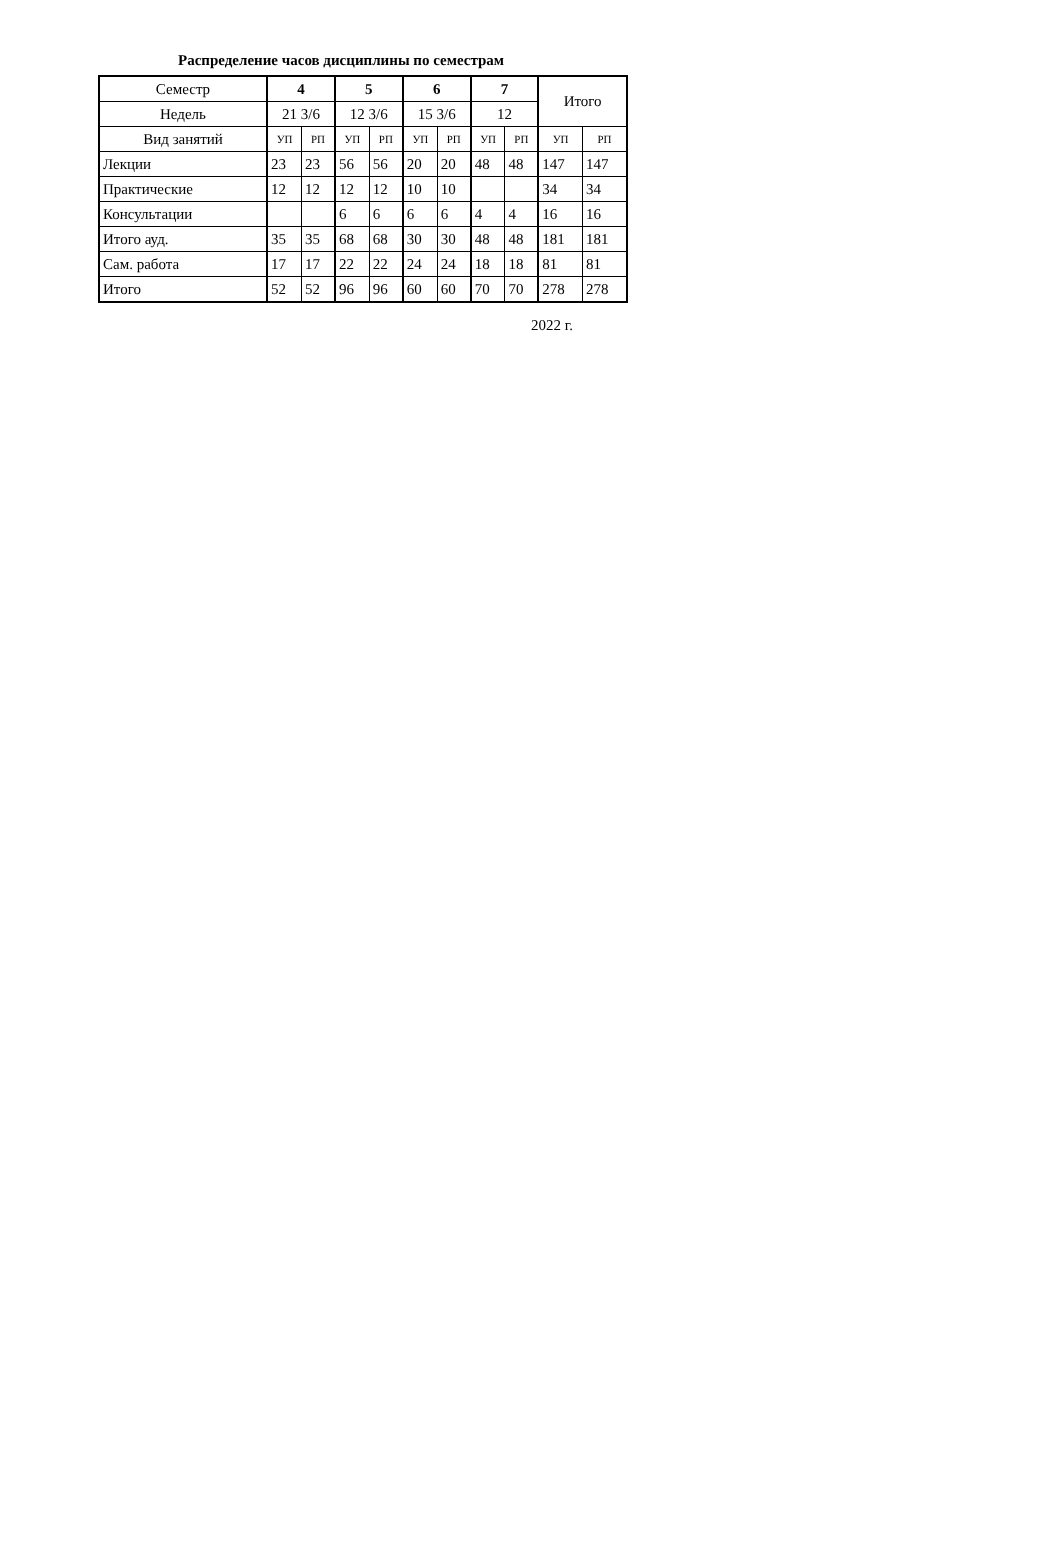Распределение часов дисциплины по семестрам
| Семестр | 4 | | 5 | | 6 | | 7 | | Итого | |
| Недель | 21 3/6 | | 12 3/6 | | 15 3/6 | | 12 | | | |
| Вид занятий | УП | РП | УП | РП | УП | РП | УП | РП | УП | РП |
| Лекции | 23 | 23 | 56 | 56 | 20 | 20 | 48 | 48 | 147 | 147 |
| Практические | 12 | 12 | 12 | 12 | 10 | 10 | | | 34 | 34 |
| Консультации | | | 6 | 6 | 6 | 6 | 4 | 4 | 16 | 16 |
| Итого ауд. | 35 | 35 | 68 | 68 | 30 | 30 | 48 | 48 | 181 | 181 |
| Сам. работа | 17 | 17 | 22 | 22 | 24 | 24 | 18 | 18 | 81 | 81 |
| Итого | 52 | 52 | 96 | 96 | 60 | 60 | 70 | 70 | 278 | 278 |
2022 г.